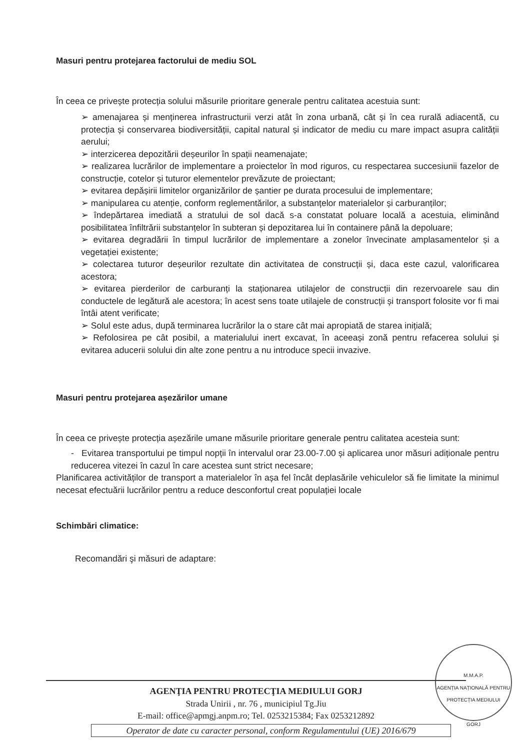Masuri pentru protejarea factorului de mediu SOL
În ceea ce privește protecția solului măsurile prioritare generale pentru calitatea acestuia sunt:
➢ amenajarea și menținerea infrastructurii verzi atât în zona urbană, cât și în cea rurală adiacentă, cu protecția și conservarea biodiversității, capital natural și indicator de mediu cu mare impact asupra calității aerului;
➢ interzicerea depozitării deșeurilor în spații neamenajate;
➢ realizarea lucrărilor de implementare a proiectelor în mod riguros, cu respectarea succesiunii fazelor de construcție, cotelor și tuturor elementelor prevăzute de proiectant;
➢ evitarea depășirii limitelor organizărilor de șantier pe durata procesului de implementare;
➢ manipularea cu atenție, conform reglementărilor, a substanțelor materialelor și carburanților;
➢ îndepărtarea imediată a stratului de sol dacă s-a constatat poluare locală a acestuia, eliminând posibilitatea înfiltrării substanțelor în subteran și depozitarea lui în containere până la depoluare;
➢ evitarea degradării în timpul lucrărilor de implementare a zonelor învecinate amplasamentelor și a vegetației existente;
➢ colectarea tuturor deșeurilor rezultate din activitatea de construcții și, daca este cazul, valorificarea acestora;
➢ evitarea pierderilor de carburanți la staționarea utilajelor de construcții din rezervoarele sau din conductele de legătură ale acestora; în acest sens toate utilajele de construcții și transport folosite vor fi mai întâi atent verificate;
➢ Solul este adus, după terminarea lucrărilor la o stare cât mai apropiată de starea inițială;
➢ Refolosirea pe cât posibil, a materialului inert excavat, în aceeași zonă pentru refacerea solului și evitarea aducerii solului din alte zone pentru a nu introduce specii invazive.
Masuri pentru protejarea așezărilor umane
În ceea ce privește protecția așezările umane măsurile prioritare generale pentru calitatea acesteia sunt:
- Evitarea transportului pe timpul nopții în intervalul orar 23.00-7.00 și aplicarea unor măsuri adiționale pentru reducerea vitezei în cazul în care acestea sunt strict necesare;
Planificarea activităților de transport a materialelor în așa fel încât deplasările vehiculelor să fie limitate la minimul necesat efectuării lucrărilor pentru a reduce desconfortul creat populației locale
Schimbări climatice:
Recomandări şi măsuri de adaptare:
M.M.A.P.
AGENȚIA NAȚIONALĂ PENTRU PROTECȚIA MEDIULUI
GORJ
AGENŢIA PENTRU PROTECŢIA MEDIULUI GORJ
Strada Unirii , nr. 76 , municipiul Tg.Jiu
E-mail: office@apmgj.anpm.ro; Tel. 0253215384; Fax 0253212892
Operator de date cu caracter personal, conform Regulamentului (UE) 2016/679